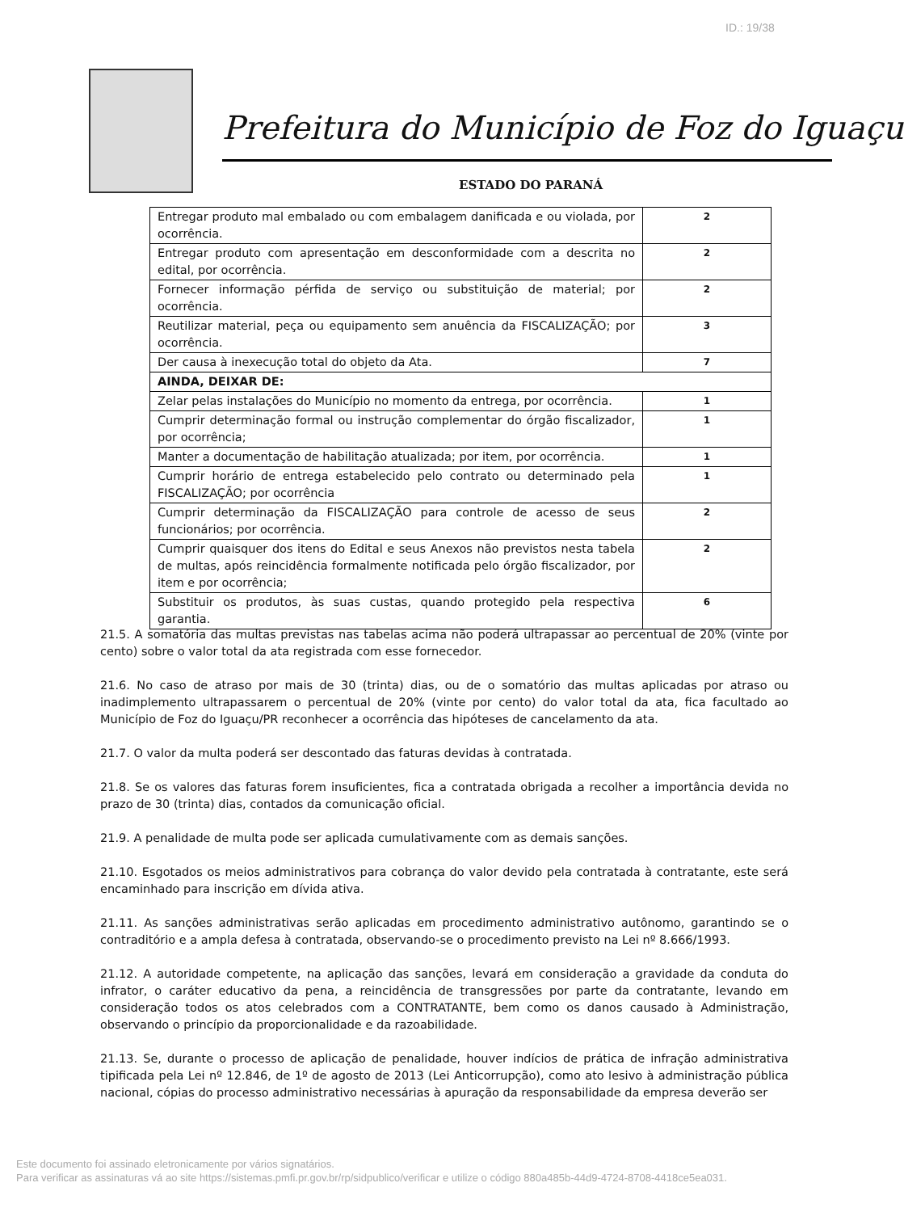ID.: 19/38
Prefeitura do Município de Foz do Iguaçu
ESTADO DO PARANÁ
| Entregar produto mal embalado ou com embalagem danificada e ou violada, por ocorrência. | 2 |
| Entregar produto com apresentação em desconformidade com a descrita no edital, por ocorrência. | 2 |
| Fornecer informação pérfida de serviço ou substituição de material; por ocorrência. | 2 |
| Reutilizar material, peça ou equipamento sem anuência da FISCALIZAÇÃO; por ocorrência. | 3 |
| Der causa à inexecução total do objeto da Ata. | 7 |
| AINDA, DEIXAR DE: | |
| Zelar pelas instalações do Município no momento da entrega, por ocorrência. | 1 |
| Cumprir determinação formal ou instrução complementar do órgão fiscalizador, por ocorrência; | 1 |
| Manter a documentação de habilitação atualizada; por item, por ocorrência. | 1 |
| Cumprir horário de entrega estabelecido pelo contrato ou determinado pela FISCALIZAÇÃO; por ocorrência | 1 |
| Cumprir determinação da FISCALIZAÇÃO para controle de acesso de seus funcionários; por ocorrência. | 2 |
| Cumprir quaisquer dos itens do Edital e seus Anexos não previstos nesta tabela de multas, após reincidência formalmente notificada pelo órgão fiscalizador, por item e por ocorrência; | 2 |
| Substituir os produtos, às suas custas, quando protegido pela respectiva garantia. | 6 |
21.5. A somatória das multas previstas nas tabelas acima não poderá ultrapassar ao percentual de 20% (vinte por cento) sobre o valor total da ata registrada com esse fornecedor.
21.6. No caso de atraso por mais de 30 (trinta) dias, ou de o somatório das multas aplicadas por atraso ou inadimplemento ultrapassarem o percentual de 20% (vinte por cento) do valor total da ata, fica facultado ao Município de Foz do Iguaçu/PR reconhecer a ocorrência das hipóteses de cancelamento da ata.
21.7. O valor da multa poderá ser descontado das faturas devidas à contratada.
21.8. Se os valores das faturas forem insuficientes, fica a contratada obrigada a recolher a importância devida no prazo de 30 (trinta) dias, contados da comunicação oficial.
21.9. A penalidade de multa pode ser aplicada cumulativamente com as demais sanções.
21.10. Esgotados os meios administrativos para cobrança do valor devido pela contratada à contratante, este será encaminhado para inscrição em dívida ativa.
21.11. As sanções administrativas serão aplicadas em procedimento administrativo autônomo, garantindo se o contraditório e a ampla defesa à contratada, observando-se o procedimento previsto na Lei nº 8.666/1993.
21.12. A autoridade competente, na aplicação das sanções, levará em consideração a gravidade da conduta do infrator, o caráter educativo da pena, a reincidência de transgressões por parte da contratante, levando em consideração todos os atos celebrados com a CONTRATANTE, bem como os danos causado à Administração, observando o princípio da proporcionalidade e da razoabilidade.
21.13. Se, durante o processo de aplicação de penalidade, houver indícios de prática de infração administrativa tipificada pela Lei nº 12.846, de 1º de agosto de 2013 (Lei Anticorrupção), como ato lesivo à administração pública nacional, cópias do processo administrativo necessárias à apuração da responsabilidade da empresa deverão ser
Este documento foi assinado eletronicamente por vários signatários.
Para verificar as assinaturas vá ao site https://sistemas.pmfi.pr.gov.br/rp/sidpublico/verificar e utilize o código 880a485b-44d9-4724-8708-4418ce5ea031.